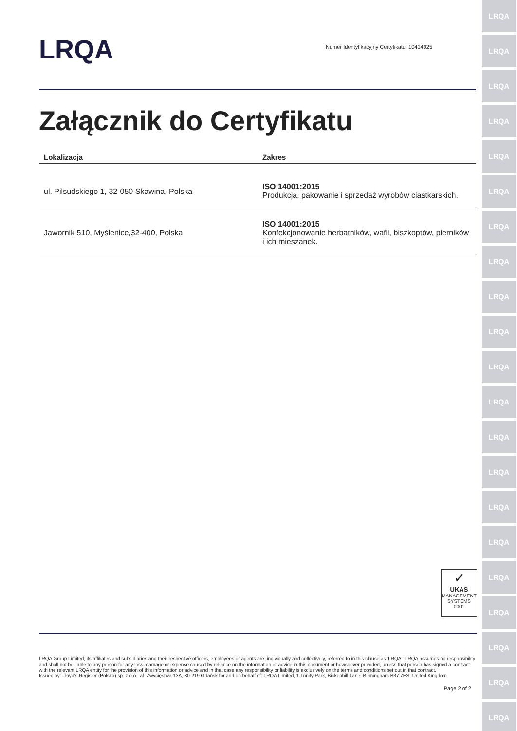LRQA
LRQA
LRQA
LRQA
LRQA
LRQA
LRQA
LRQA
LRQA
LRQA
LRQA
LRQA
LRQA
LRQA
LRQA
LRQA
LRQA
LRQA
LRQA
LRQA
LRQA
LRQA
Numer Identyfikacyjny Certyfikatu: 10414925
Załącznik do Certyfikatu
| Lokalizacja | Zakres |
| --- | --- |
| ul. Pilsudskiego 1, 32-050 Skawina, Polska | ISO 14001:2015 Produkcja, pakowanie i sprzedaż wyrobów ciastkarskich. |
| Jawornik 510, Myślenice,32-400, Polska | ISO 14001:2015 Konfekcjonowanie herbatników, wafli, biszkoptów, pierników i ich mieszanek. |
✓
UKAS
MANAGEMENT SYSTEMS
0001
LRQA Group Limited, its affiliates and subsidiaries and their respective officers, employees or agents are, individually and collectively, referred to in this clause as 'LRQA'. LRQA assumes no responsibility and shall not be liable to any person for any loss, damage or expense caused by reliance on the information or advice in this document or howsoever provided, unless that person has signed a contract with the relevant LRQA entity for the provision of this information or advice and in that case any responsibility or liability is exclusively on the terms and conditions set out in that contract.
Issued by: Lloyd's Register (Polska) sp. z o.o., al. Zwycięstwa 13A, 80-219 Gdańsk for and on behalf of: LRQA Limited, 1 Trinity Park, Bickenhill Lane, Birmingham B37 7ES, United Kingdom
Page 2 of 2